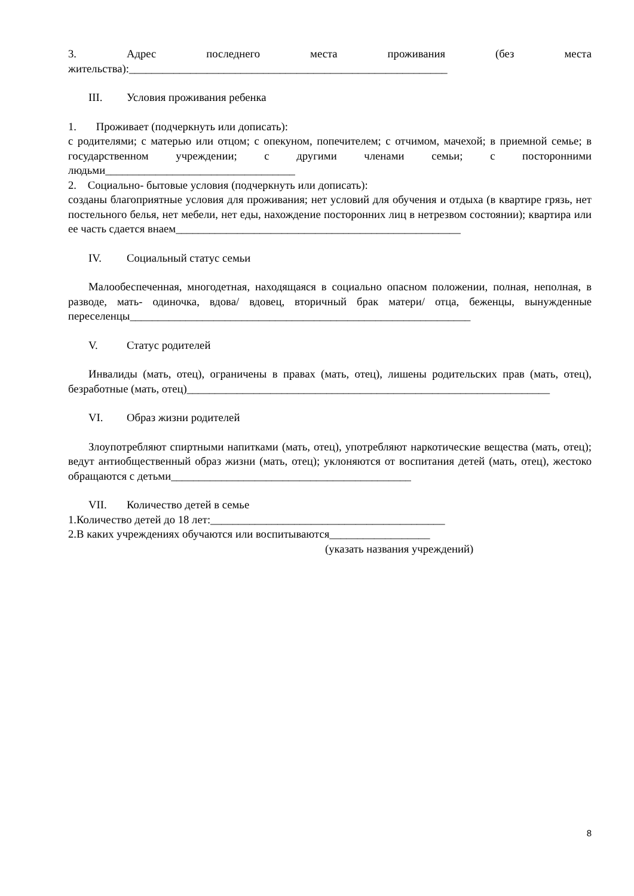3. Адрес последнего места проживания (без места
жительства):_________________________________________________________
III. Условия проживания ребенка
1. Проживает (подчеркнуть или дописать):
с родителями; с матерью или отцом; с опекуном, попечителем; с отчимом, мачехой; в приемной семье; в государственном учреждении; с другими членами семьи; с посторонними людьми__________________________________
2. Социально- бытовые условия (подчеркнуть или дописать):
созданы благоприятные условия для проживания; нет условий для обучения и отдыха (в квартире грязь, нет постельного белья, нет мебели, нет еды, нахождение посторонних лиц в нетрезвом состоянии); квартира или ее часть сдается внаем___________________________________________________
IV. Социальный статус семьи
Малообеспеченная, многодетная, находящаяся в социально опасном положении, полная, неполная, в разводе, мать- одиночка, вдова/ вдовец, вторичный брак матери/ отца, беженцы, вынужденные переселенцы_____________________________________________________________
V. Статус родителей
Инвалиды (мать, отец), ограничены в правах (мать, отец), лишены родительских прав (мать, отец), безработные (мать, отец)_________________________________________________________________
VI. Образ жизни родителей
Злоупотребляют спиртными напитками (мать, отец), употребляют наркотические вещества (мать, отец); ведут антиобщественный образ жизни (мать, отец); уклоняются от воспитания детей (мать, отец), жестоко обращаются с детьми___________________________________________
VII. Количество детей в семье
1.Количество детей до 18 лет:__________________________________________
2.В каких учреждениях обучаются или воспитываются__________________
(указать названия учреждений)
8